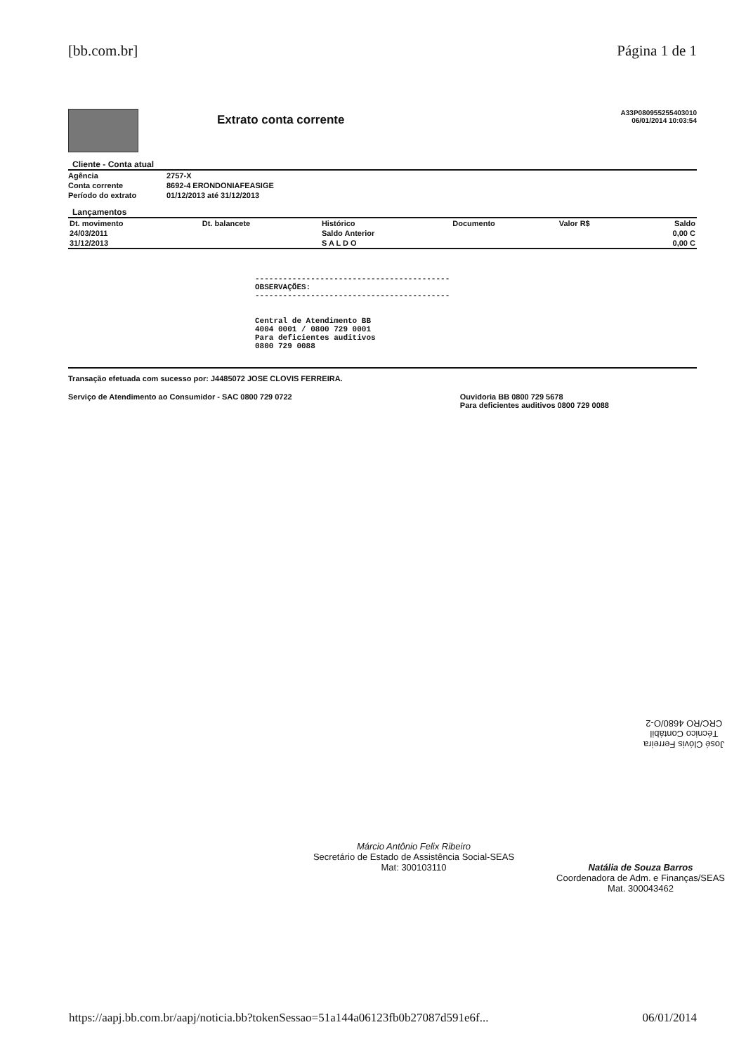[bb.com.br] Página 1 de 1
Extrato conta corrente
A33P080955255403010
06/01/2014 10:03:54
Cliente - Conta atual
| Agência | 2757-X |
| Conta corrente | 8692-4 ERONDONIAFEASIGE |
| Período do extrato | 01/12/2013 até 31/12/2013 |
Lançamentos
| Dt. movimento | Dt. balancete | Histórico | Documento | Valor R$ | Saldo |
| --- | --- | --- | --- | --- | --- |
| 24/03/2011 | | Saldo Anterior | | | 0,00 C |
| 31/12/2013 | | S A L D O | | | 0,00 C |
------------------------------------------
OBSERVAÇÕES:
------------------------------------------
Central de Atendimento BB
4004 0001 / 0800 729 0001
Para deficientes auditivos
0800 729 0088
Transação efetuada com sucesso por: J4485072 JOSE CLOVIS FERREIRA.
Serviço de Atendimento ao Consumidor - SAC 0800 729 0722 Ouvidoria BB 0800 729 5678
Para deficientes auditivos 0800 729 0088
José Clóvis Ferreira
Técnico Contábil
CRC/RO 4680/O-2
Márcio Antônio Felix Ribeiro
Secretário de Estado de Assistência Social-SEAS
Mat: 300103110
Natália de Souza Barros
Coordenadora de Adm. e Finanças/SEAS
Mat. 300043462
https://aapj.bb.com.br/aapj/noticia.bb?tokenSessao=51a144a06123fb0b27087d591e6f... 06/01/2014